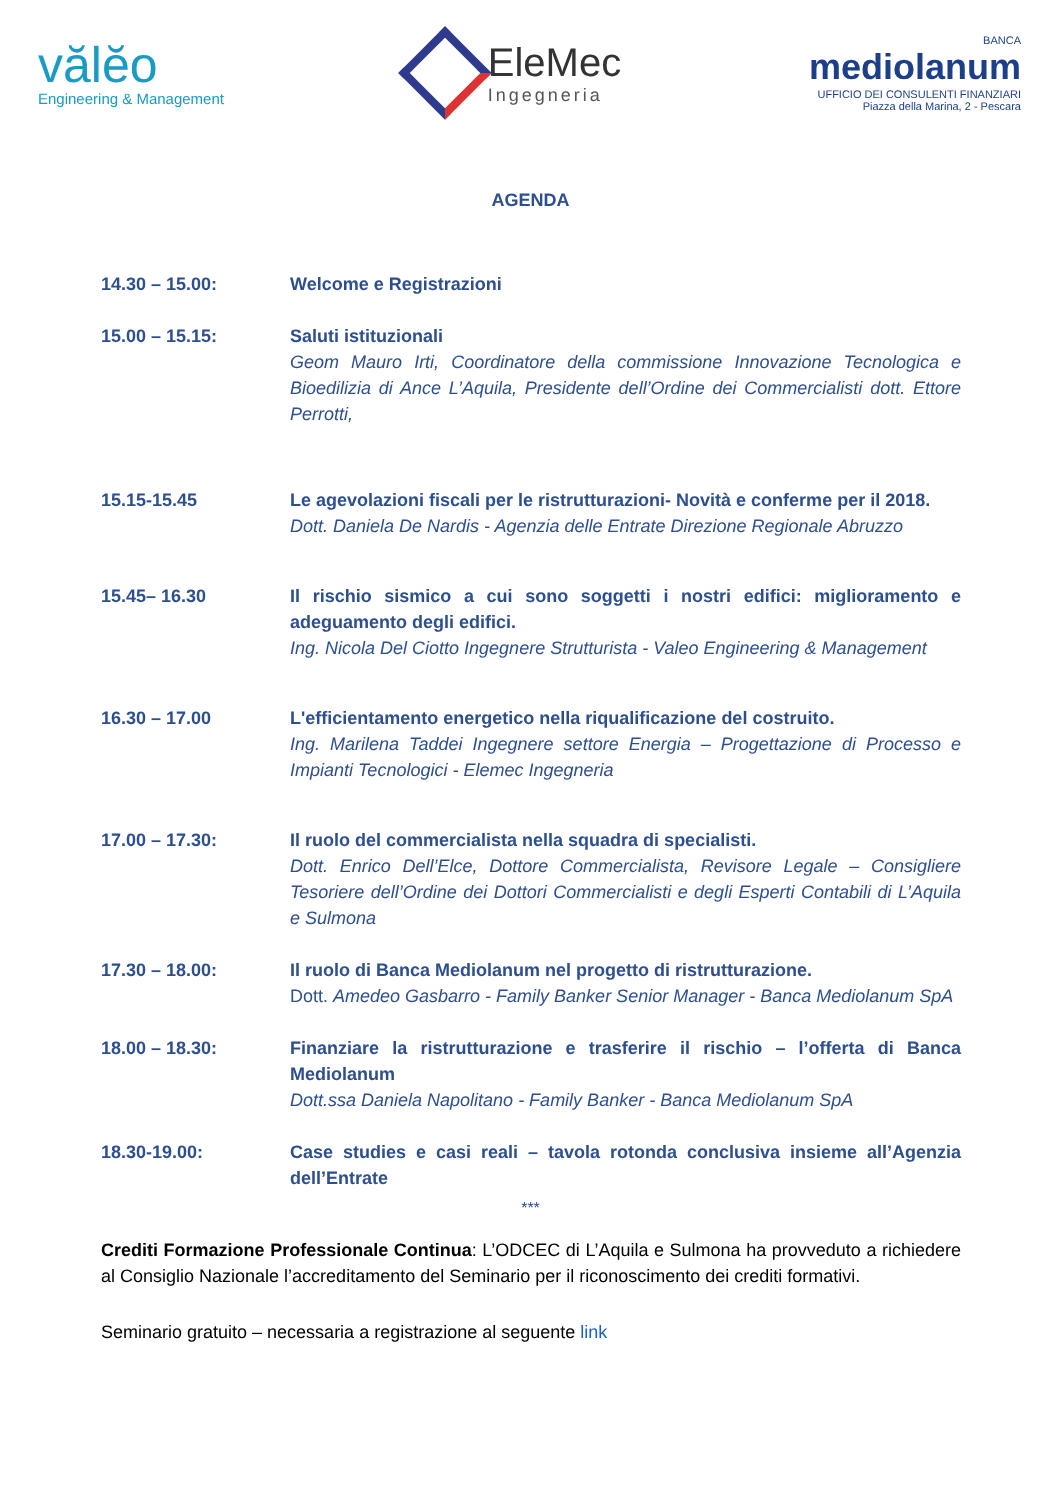vălĕo
Engineering & Management
EleMec
Ingegneria
BANCA
mediolanum
UFFICIO DEI CONSULENTI FINANZIARI
Piazza della Marina, 2 - Pescara
AGENDA
14.30 – 15.00: Welcome e Registrazioni
15.00 – 15.15: Saluti istituzionali
Geom Mauro Irti, Coordinatore della commissione Innovazione Tecnologica e Bioedilizia di Ance L’Aquila, Presidente dell’Ordine dei Commercialisti dott. Ettore Perrotti,
15.15-15.45 Le agevolazioni fiscali per le ristrutturazioni- Novità e conferme per il 2018.
Dott. Daniela De Nardis - Agenzia delle Entrate Direzione Regionale Abruzzo
15.45– 16.30 Il rischio sismico a cui sono soggetti i nostri edifici: miglioramento e adeguamento degli edifici.
Ing. Nicola Del Ciotto Ingegnere Strutturista - Valeo Engineering & Management
16.30 – 17.00 L'efficientamento energetico nella riqualificazione del costruito.
Ing. Marilena Taddei Ingegnere settore Energia – Progettazione di Processo e Impianti Tecnologici - Elemec Ingegneria
17.00 – 17.30: Il ruolo del commercialista nella squadra di specialisti.
Dott. Enrico Dell’Elce, Dottore Commercialista, Revisore Legale – Consigliere Tesoriere dell’Ordine dei Dottori Commercialisti e degli Esperti Contabili di L’Aquila e Sulmona
17.30 – 18.00: Il ruolo di Banca Mediolanum nel progetto di ristrutturazione.
Dott. Amedeo Gasbarro - Family Banker Senior Manager - Banca Mediolanum SpA
18.00 – 18.30: Finanziare la ristrutturazione e trasferire il rischio – l’offerta di Banca Mediolanum
Dott.ssa Daniela Napolitano - Family Banker - Banca Mediolanum SpA
18.30-19.00: Case studies e casi reali – tavola rotonda conclusiva insieme all’Agenzia dell’Entrate
***
Crediti Formazione Professionale Continua: L’ODCEC di L’Aquila e Sulmona ha provveduto a richiedere al Consiglio Nazionale l’accreditamento del Seminario per il riconoscimento dei crediti formativi.
Seminario gratuito – necessaria a registrazione al seguente link